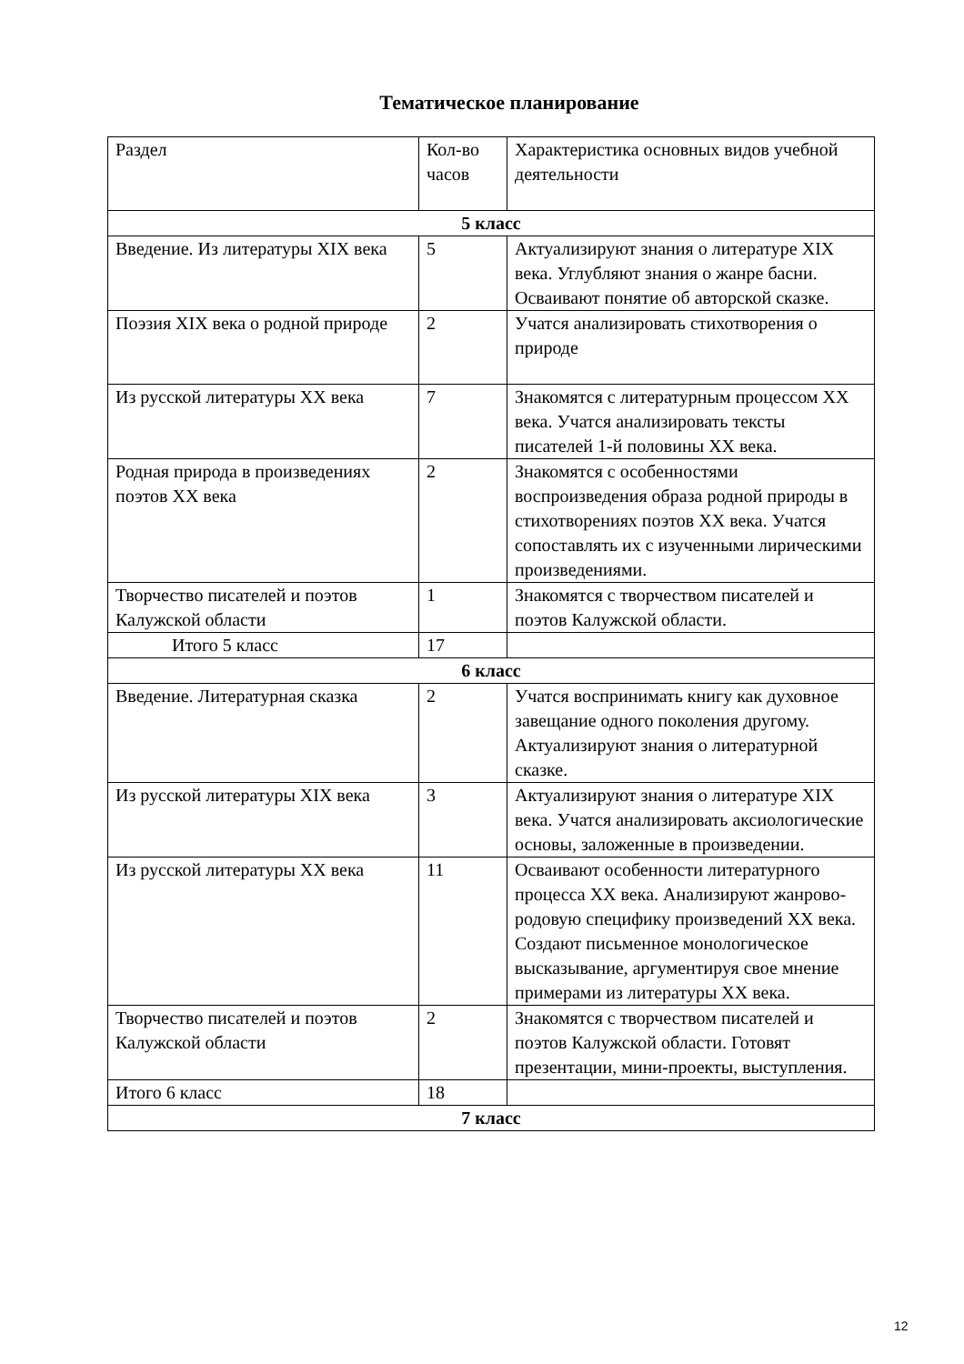Тематическое планирование
| Раздел | Кол-во часов | Характеристика основных видов учебной деятельности |
| 5 класс | | |
| Введение. Из литературы XIX века | 5 | Актуализируют знания о литературе XIX века. Углубляют знания о жанре басни. Осваивают понятие об авторской сказке. |
| Поэзия XIX века о родной природе | 2 | Учатся анализировать стихотворения о природе |
| Из русской литературы XX века | 7 | Знакомятся с литературным процессом XX века. Учатся анализировать тексты писателей 1-й половины XX века. |
| Родная природа в произведениях поэтов XX века | 2 | Знакомятся с особенностями воспроизведения образа родной природы в стихотворениях поэтов XX века. Учатся сопоставлять их с изученными лирическими произведениями. |
| Творчество писателей и поэтов Калужской области | 1 | Знакомятся с творчеством писателей и поэтов Калужской области. |
| Итого 5 класс | 17 | |
| 6 класс | | |
| Введение. Литературная сказка | 2 | Учатся воспринимать книгу как духовное завещание одного поколения другому. Актуализируют знания о литературной сказке. |
| Из русской литературы XIX века | 3 | Актуализируют знания о литературе XIX века. Учатся анализировать аксиологические основы, заложенные в произведении. |
| Из русской литературы XX века | 11 | Осваивают особенности литературного процесса XX века. Анализируют жанрово-родовую специфику произведений XX века. Создают письменное монологическое высказывание, аргументируя свое мнение примерами из литературы XX века. |
| Творчество писателей и поэтов Калужской области | 2 | Знакомятся с творчеством писателей и поэтов Калужской области. Готовят презентации, мини-проекты, выступления. |
| Итого 6 класс | 18 | |
| 7 класс | | |
12